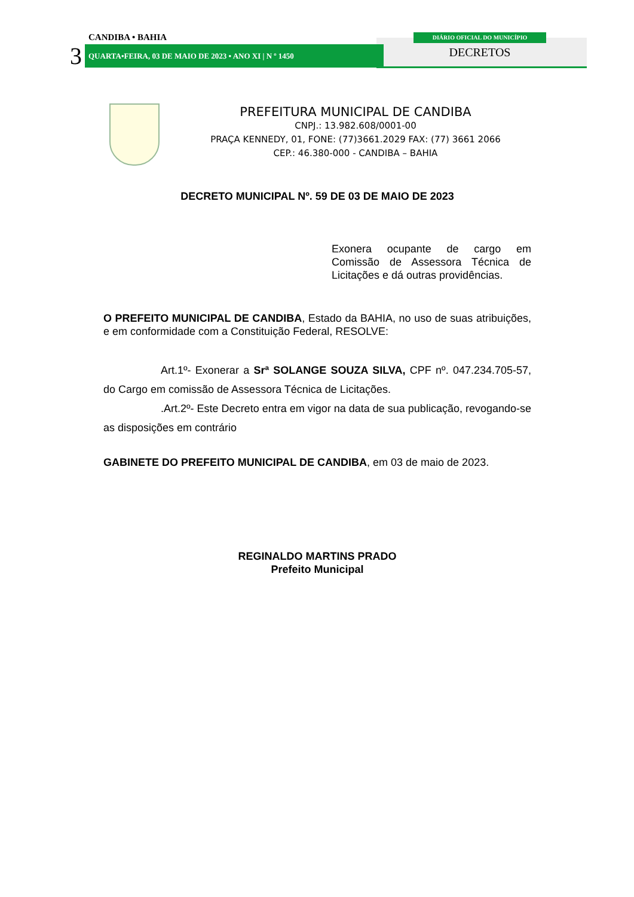CANDIBA • BAHIA
3
QUARTA•FEIRA, 03 DE MAIO DE 2023 • ANO XI | N º 1450
DIÁRIO OFICIAL DO MUNICÍPIO
DECRETOS
PREFEITURA MUNICIPAL DE CANDIBA
CNPJ.: 13.982.608/0001-00
PRAÇA KENNEDY, 01, FONE: (77)3661.2029 FAX: (77) 3661 2066
CEP.: 46.380-000 - CANDIBA – BAHIA
DECRETO MUNICIPAL Nº. 59 DE 03 DE MAIO DE 2023
Exonera ocupante de cargo em Comissão de Assessora Técnica de Licitações e dá outras providências.
O PREFEITO MUNICIPAL DE CANDIBA, Estado da BAHIA, no uso de suas atribuições, e em conformidade com a Constituição Federal, RESOLVE:
Art.1º- Exonerar a Srª SOLANGE SOUZA SILVA, CPF nº. 047.234.705-57, do Cargo em comissão de Assessora Técnica de Licitações.
.Art.2º- Este Decreto entra em vigor na data de sua publicação, revogando-se as disposições em contrário
GABINETE DO PREFEITO MUNICIPAL DE CANDIBA, em 03 de maio de 2023.
REGINALDO MARTINS PRADO
Prefeito Municipal